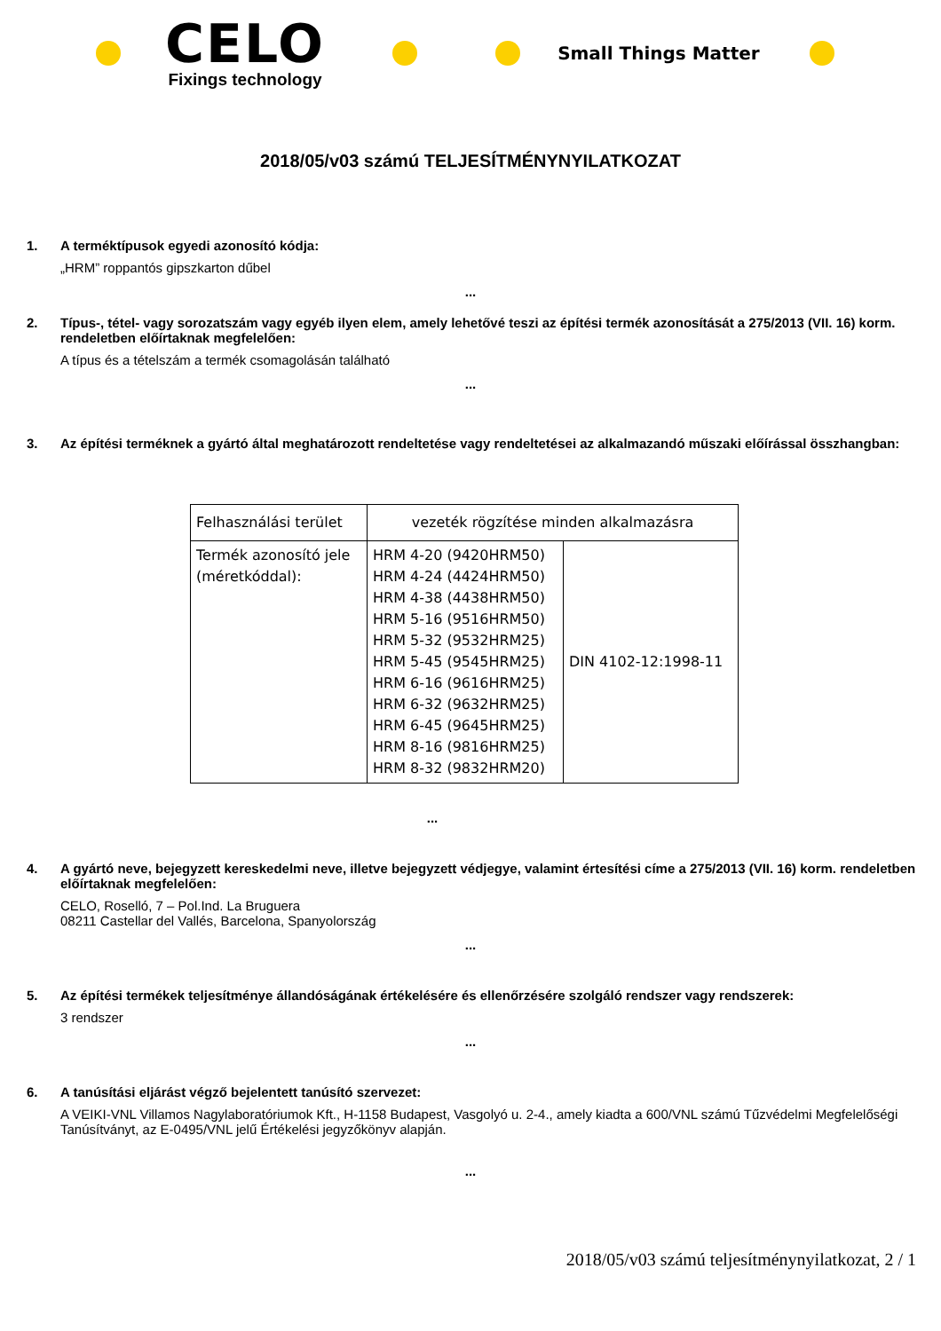CELO
Fixings technology
Small Things Matter
2018/05/v03 számú TELJESÍTMÉNYNYILATKOZAT
1. A terméktípusok egyedi azonosító kódja:
„HRM” roppantós gipszkarton dűbel
...
2. Típus-, tétel- vagy sorozatszám vagy egyéb ilyen elem, amely lehetővé teszi az építési termék azonosítását a 275/2013 (VII. 16) korm. rendeletben előírtaknak megfelelően:
A típus és a tételszám a termék csomagolásán található
...
3. Az építési terméknek a gyártó által meghatározott rendeltetése vagy rendeltetései az alkalmazandó műszaki előírással összhangban:
| Felhasználási terület | vezeték rögzítése minden alkalmazásra | |
| Termék azonosító jele (méretkóddal): | HRM 4-20 (9420HRM50) HRM 4-24 (4424HRM50) HRM 4-38 (4438HRM50) HRM 5-16 (9516HRM50) HRM 5-32 (9532HRM25) HRM 5-45 (9545HRM25) HRM 6-16 (9616HRM25) HRM 6-32 (9632HRM25) HRM 6-45 (9645HRM25) HRM 8-16 (9816HRM25) HRM 8-32 (9832HRM20) | DIN 4102-12:1998-11 |
...
4. A gyártó neve, bejegyzett kereskedelmi neve, illetve bejegyzett védjegye, valamint értesítési címe a 275/2013 (VII. 16) korm. rendeletben előírtaknak megfelelően:
CELO, Roselló, 7 – Pol.Ind. La Bruguera
08211 Castellar del Vallés, Barcelona, Spanyolország
...
5. Az építési termékek teljesítménye állandóságának értékelésére és ellenőrzésére szolgáló rendszer vagy rendszerek:
3 rendszer
...
6. A tanúsítási eljárást végző bejelentett tanúsító szervezet:
A VEIKI-VNL Villamos Nagylaboratóriumok Kft., H-1158 Budapest, Vasgolyó u. 2-4., amely kiadta a 600/VNL számú Tűzvédelmi Megfelelőségi Tanúsítványt, az E-0495/VNL jelű Értékelési jegyzőkönyv alapján.
...
2018/05/v03 számú teljesítménynyilatkozat, 2 / 1